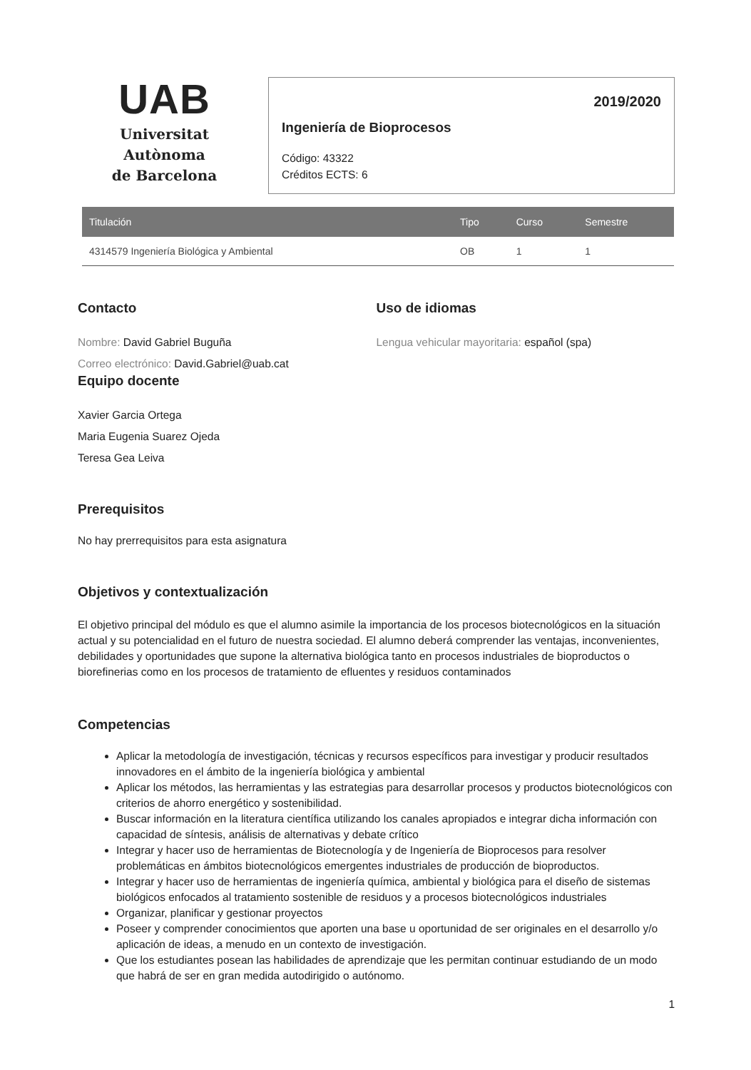UAB
Universitat Autònoma
de Barcelona
2019/2020
Ingeniería de Bioprocesos
Código: 43322
Créditos ECTS: 6
| Titulación | Tipo | Curso | Semestre |
| --- | --- | --- | --- |
| 4314579 Ingeniería Biológica y Ambiental | OB | 1 | 1 |
Contacto
Nombre: David Gabriel Buguña
Correo electrónico: David.Gabriel@uab.cat
Uso de idiomas
Lengua vehicular mayoritaria: español (spa)
Equipo docente
Xavier Garcia Ortega
Maria Eugenia Suarez Ojeda
Teresa Gea Leiva
Prerequisitos
No hay prerrequisitos para esta asignatura
Objetivos y contextualización
El objetivo principal del módulo es que el alumno asimile la importancia de los procesos biotecnológicos en la situación actual y su potencialidad en el futuro de nuestra sociedad. El alumno deberá comprender las ventajas, inconvenientes, debilidades y oportunidades que supone la alternativa biológica tanto en procesos industriales de bioproductos o biorefinerias como en los procesos de tratamiento de efluentes y residuos contaminados
Competencias
Aplicar la metodología de investigación, técnicas y recursos específicos para investigar y producir resultados innovadores en el ámbito de la ingeniería biológica y ambiental
Aplicar los métodos, las herramientas y las estrategias para desarrollar procesos y productos biotecnológicos con criterios de ahorro energético y sostenibilidad.
Buscar información en la literatura científica utilizando los canales apropiados e integrar dicha información con capacidad de síntesis, análisis de alternativas y debate crítico
Integrar y hacer uso de herramientas de Biotecnología y de Ingeniería de Bioprocesos para resolver problemáticas en ámbitos biotecnológicos emergentes industriales de producción de bioproductos.
Integrar y hacer uso de herramientas de ingeniería química, ambiental y biológica para el diseño de sistemas biológicos enfocados al tratamiento sostenible de residuos y a procesos biotecnológicos industriales
Organizar, planificar y gestionar proyectos
Poseer y comprender conocimientos que aporten una base u oportunidad de ser originales en el desarrollo y/o aplicación de ideas, a menudo en un contexto de investigación.
Que los estudiantes posean las habilidades de aprendizaje que les permitan continuar estudiando de un modo que habrá de ser en gran medida autodirigido o autónomo.
1